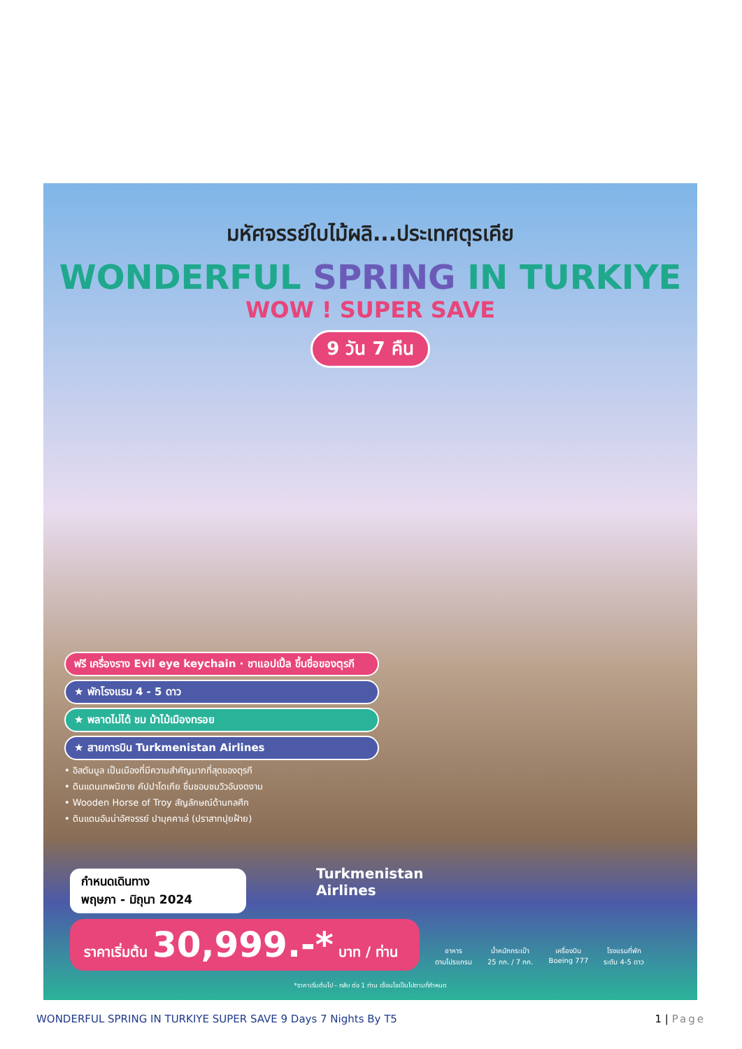มหัศจรรย์ใบไม้ผลิ...ประเทศตุรเคีย
WONDERFUL SPRING IN TURKIYE
WOW ! SUPER SAVE
9 วัน 7 คืน
ฟรี เครื่องราง Evil eye keychain · ชาแอปเปิ้ล ขึ้นชื่อของตุรกี
★ พักโรงแรม 4 - 5 ดาว
★ พลาดไม่ได้ ชม ม้าไม้เมืองทรอย
★ สายการบิน Turkmenistan Airlines
• อิสตันบูล เป็นเมืองที่มีความสำคัญมากที่สุดของตุรกี
• ดินแดนเทพนิยาย คัปปาโดเกีย ชื่นชอบชมวิวอันงดงาม
• Wooden Horse of Troy สัญลักษณ์ด้านกลศึก
• ดินแดนอันน่าอัศจรรย์ ปามุคคาเล่ (ปราสาทปุยฝ้าย)
กำหนดเดินทาง
พฤษภา - มิถุนา 2024
ราคาเริ่มต้น 30,999.-* บาท / ท่าน
Turkmenistan
Airlines
อาหาร
ตามโปรแกรม
น้ำหนักกระเป๋า
25 กก. / 7 กก.
เครื่องบิน
Boeing 777
โรงแรมที่พัก
ระดับ 4-5 ดาว
*ราคาเริ่มต้นไป - กลับ ต่อ 1 ท่าน เงื่อนไขเป็นไปตามที่กำหนด
WONDERFUL SPRING IN TURKIYE SUPER SAVE 9 Days 7 Nights By T5 1 | Page